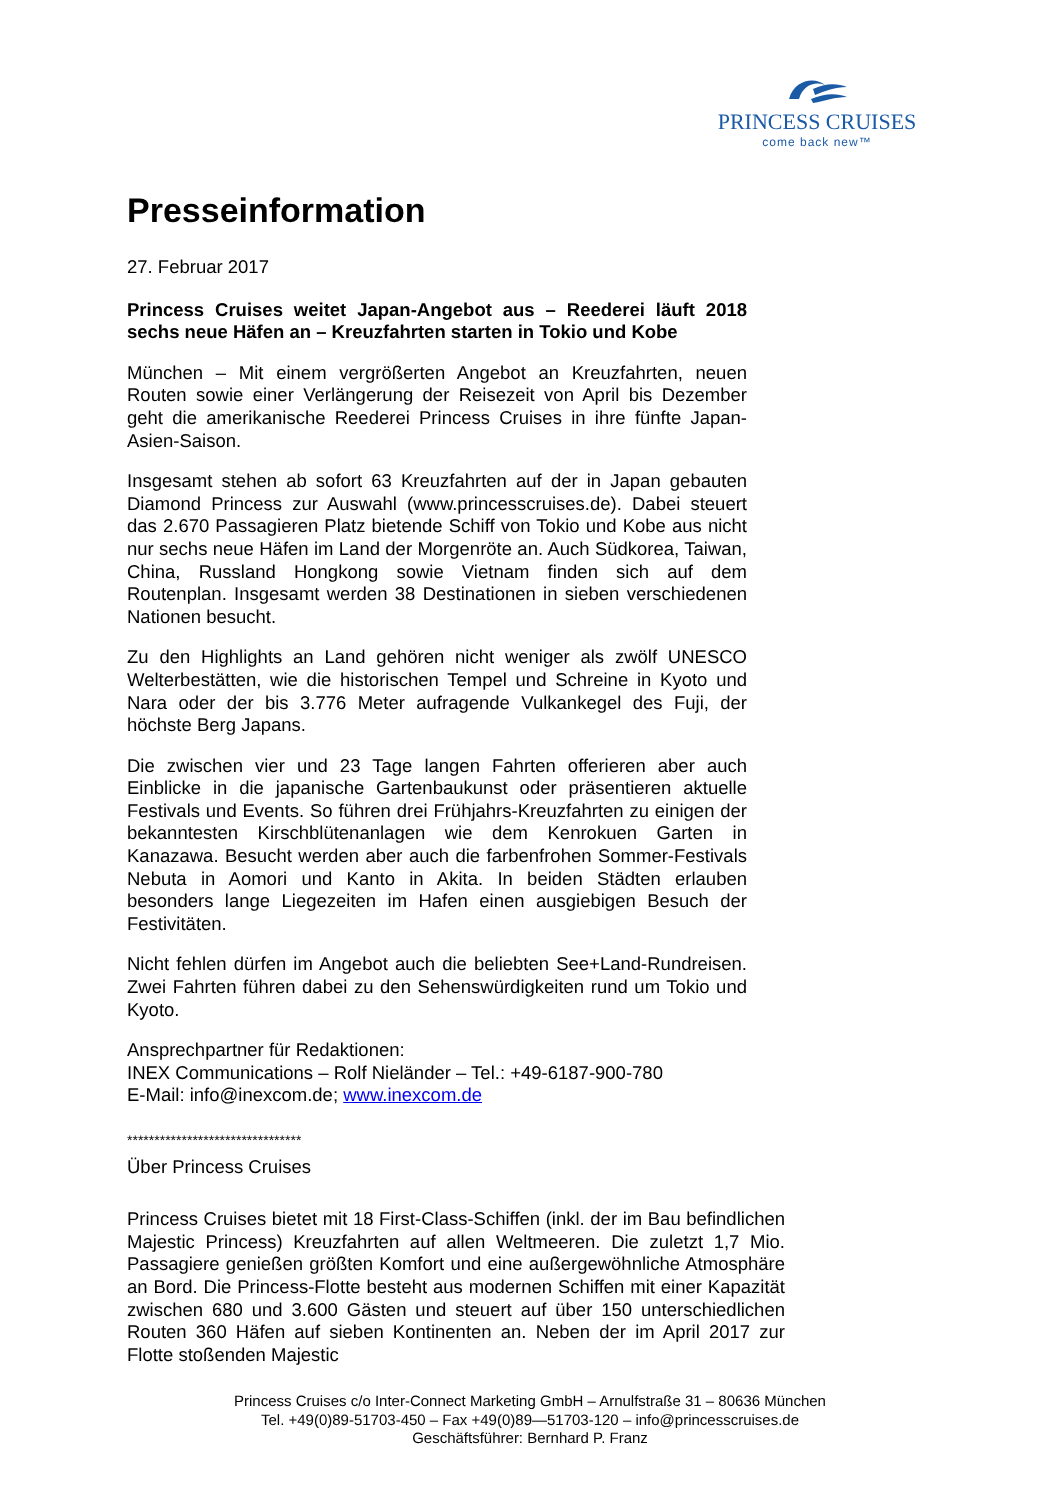PRINCESS CRUISES
come back new™
Presseinformation
27. Februar 2017
Princess Cruises weitet Japan-Angebot aus – Reederei läuft 2018 sechs neue Häfen an – Kreuzfahrten starten in Tokio und Kobe
München – Mit einem vergrößerten Angebot an Kreuzfahrten, neuen Routen sowie einer Verlängerung der Reisezeit von April bis Dezember geht die amerikanische Reederei Princess Cruises in ihre fünfte Japan-Asien-Saison.
Insgesamt stehen ab sofort 63 Kreuzfahrten auf der in Japan gebauten Diamond Princess zur Auswahl (www.princesscruises.de). Dabei steuert das 2.670 Passagieren Platz bietende Schiff von Tokio und Kobe aus nicht nur sechs neue Häfen im Land der Morgenröte an. Auch Südkorea, Taiwan, China, Russland Hongkong sowie Vietnam finden sich auf dem Routenplan. Insgesamt werden 38 Destinationen in sieben verschiedenen Nationen besucht.
Zu den Highlights an Land gehören nicht weniger als zwölf UNESCO Welterbestätten, wie die historischen Tempel und Schreine in Kyoto und Nara oder der bis 3.776 Meter aufragende Vulkankegel des Fuji, der höchste Berg Japans.
Die zwischen vier und 23 Tage langen Fahrten offerieren aber auch Einblicke in die japanische Gartenbaukunst oder präsentieren aktuelle Festivals und Events. So führen drei Frühjahrs-Kreuzfahrten zu einigen der bekanntesten Kirschblütenanlagen wie dem Kenrokuen Garten in Kanazawa. Besucht werden aber auch die farbenfrohen Sommer-Festivals Nebuta in Aomori und Kanto in Akita. In beiden Städten erlauben besonders lange Liegezeiten im Hafen einen ausgiebigen Besuch der Festivitäten.
Nicht fehlen dürfen im Angebot auch die beliebten See+Land-Rundreisen. Zwei Fahrten führen dabei zu den Sehenswürdigkeiten rund um Tokio und Kyoto.
Ansprechpartner für Redaktionen:
INEX Communications – Rolf Nieländer – Tel.: +49-6187-900-780
E-Mail: info@inexcom.de; www.inexcom.de
********************************
Über Princess Cruises
Princess Cruises bietet mit 18 First-Class-Schiffen (inkl. der im Bau befindlichen Majestic Princess) Kreuzfahrten auf allen Weltmeeren. Die zuletzt 1,7 Mio. Passagiere genießen größten Komfort und eine außergewöhnliche Atmosphäre an Bord. Die Princess-Flotte besteht aus modernen Schiffen mit einer Kapazität zwischen 680 und 3.600 Gästen und steuert auf über 150 unterschiedlichen Routen 360 Häfen auf sieben Kontinenten an. Neben der im April 2017 zur Flotte stoßenden Majestic
Princess Cruises c/o Inter-Connect Marketing GmbH – Arnulfstraße 31 – 80636 München
Tel. +49(0)89-51703-450 – Fax +49(0)89—51703-120 – info@princesscruises.de
Geschäftsführer: Bernhard P. Franz